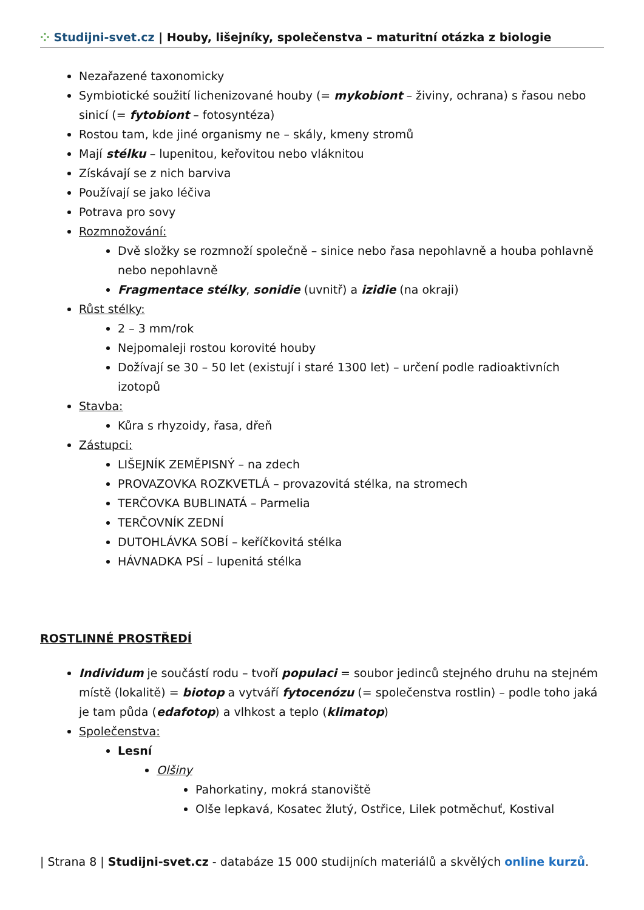⁘ Studijni-svet.cz | Houby, lišejníky, společenstva – maturitní otázka z biologie
Nezařazené taxonomicky
Symbiotické soužití lichenizované houby (= mykobiont – živiny, ochrana) s řasou nebo sinicí (= fytobiont – fotosyntéza)
Rostou tam, kde jiné organismy ne – skály, kmeny stromů
Mají stélku – lupenitou, keřovitou nebo vláknitou
Získávají se z nich barviva
Používají se jako léčiva
Potrava pro sovy
Rozmnožování:
Dvě složky se rozmnoží společně – sinice nebo řasa nepohlavně a houba pohlavně nebo nepohlavně
Fragmentace stélky, sonidie (uvnitř) a izidie (na okraji)
Růst stélky:
2 – 3 mm/rok
Nejpomaleji rostou korovité houby
Dožívají se 30 – 50 let (existují i staré 1300 let) – určení podle radioaktivních izotopů
Stavba:
Kůra s rhyzoidy, řasa, dřeň
Zástupci:
LIŠEJNÍK ZEMĚPISNÝ – na zdech
PROVAZOVKA ROZKVETLÁ – provazovitá stélka, na stromech
TERČOVKA BUBLINATÁ – Parmelia
TERČOVNÍK ZEDNÍ
DUTOHLÁVKA SOBÍ – keříčkovitá stélka
HÁVNADKA PSÍ – lupenitá stélka
ROSTLINNÉ PROSTŘEDÍ
Individum je součástí rodu – tvoří populaci = soubor jedinců stejného druhu na stejném místě (lokalitě) = biotop a vytváří fytocenózu (= společenstva rostlin) – podle toho jaká je tam půda (edafotop) a vlhkost a teplo (klimatop)
Společenstva:
Lesní
Olšiny
Pahorkatiny, mokrá stanoviště
Olše lepkavá, Kosatec žlutý, Ostřice, Lilek potměchuť, Kostival
| Strana 8 | Studijni-svet.cz - databáze 15 000 studijních materiálů a skvělých online kurzů.